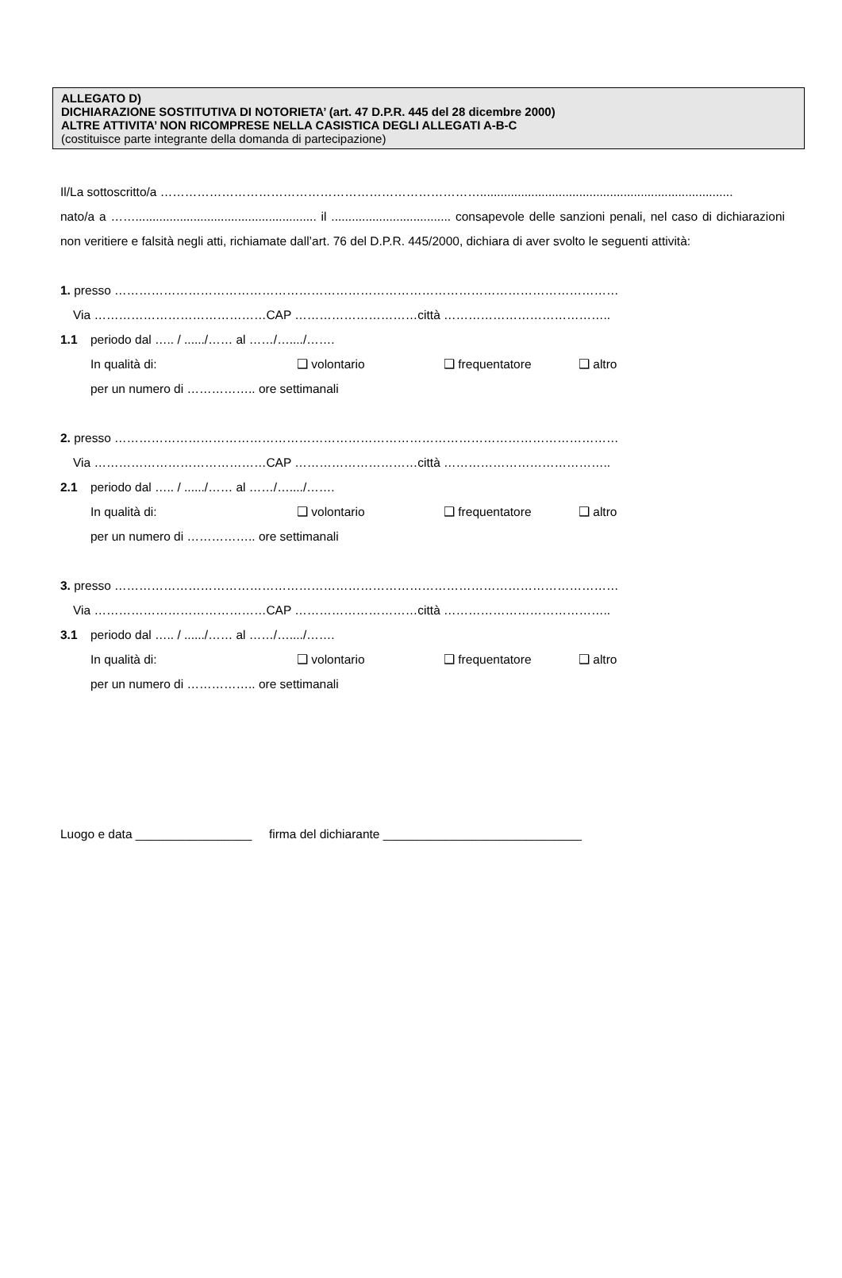ALLEGATO D)
DICHIARAZIONE SOSTITUTIVA DI NOTORIETA’ (art. 47 D.P.R. 445 del 28 dicembre 2000)
ALTRE ATTIVITA’ NON RICOMPRESE NELLA CASISTICA DEGLI ALLEGATI A-B-C
(costituisce parte integrante della domanda di partecipazione)
Il/La sottoscritto/a ……………………………………………………………………..........................................................................
nato/a a ……..................................................... il ................................... consapevole delle sanzioni penali, nel caso di dichiarazioni non veritiere e falsità negli atti, richiamate dall’art. 76 del D.P.R. 445/2000, dichiara di aver svolto le seguenti attività:
1. presso ……………………………………………………………………………………………………………
Via ……………………………………CAP …………………………città …………………………………..
1.1 periodo dal ….. / ....../…… al ……/…..../…….
In qualità di: ❑ volontario ❑ frequentatore ❑ altro
per un numero di …………….. ore settimanali
2. presso ……………………………………………………………………………………………………………
Via ……………………………………CAP …………………………città …………………………………..
2.1 periodo dal ….. / ....../…… al ……/…..../…….
In qualità di: ❑ volontario ❑ frequentatore ❑ altro
per un numero di …………….. ore settimanali
3. presso ……………………………………………………………………………………………………………
Via ……………………………………CAP …………………………città …………………………………..
3.1 periodo dal ….. / ....../…… al ……/…..../…….
In qualità di: ❑ volontario ❑ frequentatore ❑ altro
per un numero di …………….. ore settimanali
Luogo e data _________________ firma del dichiarante _____________________________